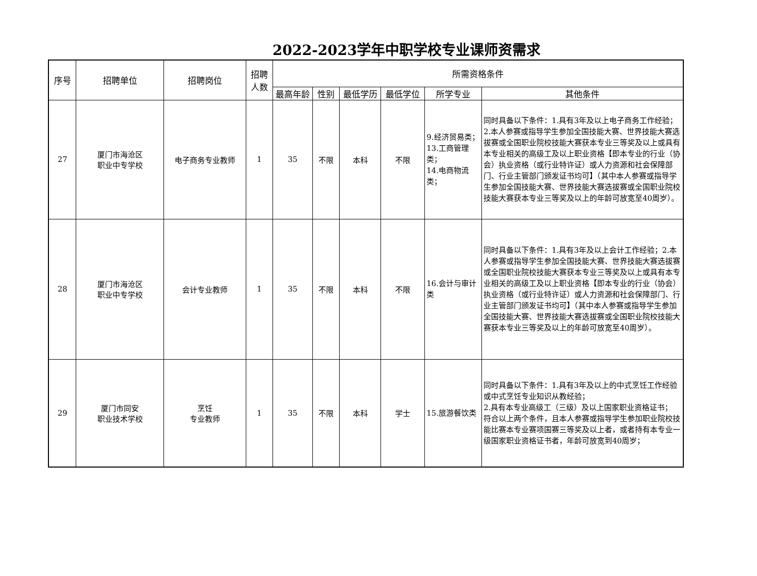2022-2023学年中职学校专业课师资需求
| 序号 | 招聘单位 | 招聘岗位 | 招聘 人数 | 所需资格条件 | | | | | |
| --- | --- | --- | --- | --- | --- | --- | --- | --- | --- |
| | | | | 最高年龄 | 性别 | 最低学历 | 最低学位 | 所学专业 | 其他条件 |
| 27 | 厦门市海沧区 职业中专学校 | 电子商务专业教师 | 1 | 35 | 不限 | 本科 | 不限 | 9.经济贸易类； 13.工商管理类； 14.电商物流类； | 同时具备以下条件：1.具有3年及以上电子商务工作经验；2.本人参赛或指导学生参加全国技能大赛、世界技能大赛选拔赛或全国职业院校技能大赛获本专业三等奖及以上或具有本专业相关的高级工及以上职业资格【即本专业的行业（协会）执业资格（或行业特许证）或人力资源和社会保障部门、行业主管部门颁发证书均可】（其中本人参赛或指导学生参加全国技能大赛、世界技能大赛选拔赛或全国职业院校技能大赛获本专业三等奖及以上的年龄可放宽至40周岁）。 |
| 28 | 厦门市海沧区 职业中专学校 | 会计专业教师 | 1 | 35 | 不限 | 本科 | 不限 | 16.会计与审计类 | 同时具备以下条件：1.具有3年及以上会计工作经验；2.本人参赛或指导学生参加全国技能大赛、世界技能大赛选拔赛或全国职业院校技能大赛获本专业三等奖及以上或具有本专业相关的高级工及以上职业资格【即本专业的行业（协会）执业资格（或行业特许证）或人力资源和社会保障部门、行业主管部门颁发证书均可】（其中本人参赛或指导学生参加全国技能大赛、世界技能大赛选拔赛或全国职业院校技能大赛获本专业三等奖及以上的年龄可放宽至40周岁）。 |
| 29 | 厦门市同安 职业技术学校 | 烹饪 专业教师 | 1 | 35 | 不限 | 本科 | 学士 | 15.旅游餐饮类 | 同时具备以下条件：1.具有3年及以上的中式烹饪工作经验或中式烹饪专业知识从教经验； 2.具有本专业高级工（三级）及以上国家职业资格证书； 符合以上两个条件，且本人参赛或指导学生参加职业院校技能比赛本专业赛项国赛三等奖及以上者，或者持有本专业一级国家职业资格证书者，年龄可放宽到40周岁； |